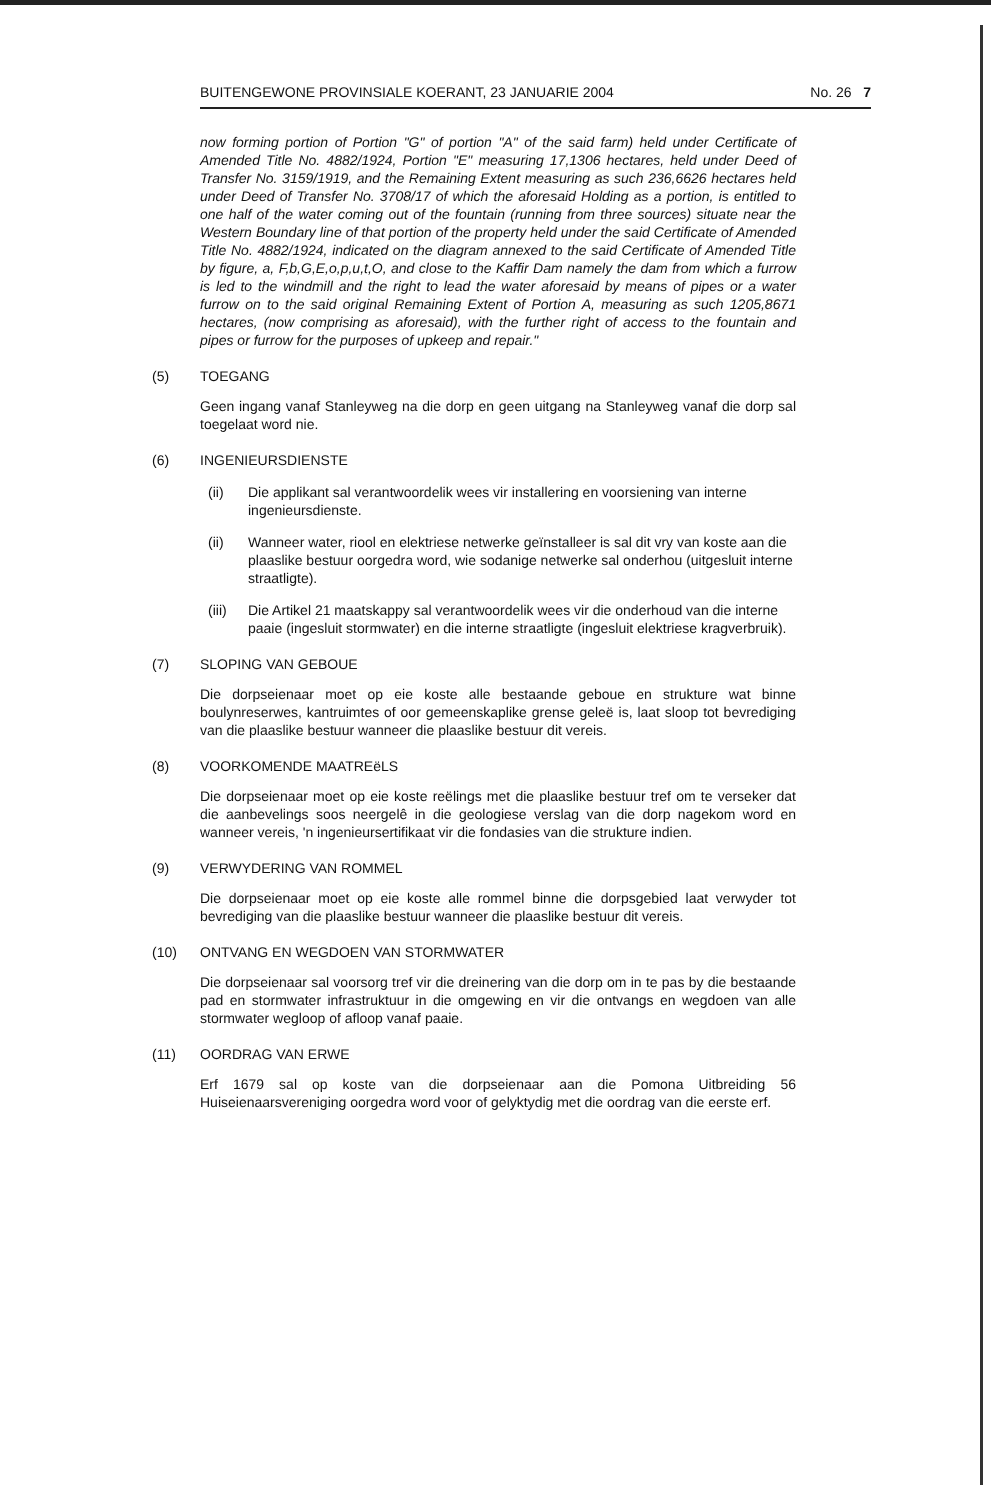BUITENGEWONE PROVINSIALE KOERANT, 23 JANUARIE 2004 No. 26 7
now forming portion of Portion "G" of portion "A" of the said farm) held under Certificate of Amended Title No. 4882/1924, Portion "E" measuring 17,1306 hectares, held under Deed of Transfer No. 3159/1919, and the Remaining Extent measuring as such 236,6626 hectares held under Deed of Transfer No. 3708/17 of which the aforesaid Holding as a portion, is entitled to one half of the water coming out of the fountain (running from three sources) situate near the Western Boundary line of that portion of the property held under the said Certificate of Amended Title No. 4882/1924, indicated on the diagram annexed to the said Certificate of Amended Title by figure, a, F,b,G,E,o,p,u,t,O, and close to the Kaffir Dam namely the dam from which a furrow is led to the windmill and the right to lead the water aforesaid by means of pipes or a water furrow on to the said original Remaining Extent of Portion A, measuring as such 1205,8671 hectares, (now comprising as aforesaid), with the further right of access to the fountain and pipes or furrow for the purposes of upkeep and repair."
(5) TOEGANG
Geen ingang vanaf Stanleyweg na die dorp en geen uitgang na Stanleyweg vanaf die dorp sal toegelaat word nie.
(6) INGENIEURSDIENSTE
(ii) Die applikant sal verantwoordelik wees vir installering en voorsiening van interne ingenieursdienste.
(ii) Wanneer water, riool en elektriese netwerke geïnstalleer is sal dit vry van koste aan die plaaslike bestuur oorgedra word, wie sodanige netwerke sal onderhou (uitgesluit interne straatligte).
(iii) Die Artikel 21 maatskappy sal verantwoordelik wees vir die onderhoud van die interne paaie (ingesluit stormwater) en die interne straatligte (ingesluit elektriese kragverbruik).
(7) SLOPING VAN GEBOUE
Die dorpseienaar moet op eie koste alle bestaande geboue en strukture wat binne boulynreserwes, kantruimtes of oor gemeenskaplike grense geleë is, laat sloop tot bevrediging van die plaaslike bestuur wanneer die plaaslike bestuur dit vereis.
(8) VOORKOMENDE MAATREëLS
Die dorpseienaar moet op eie koste reëlings met die plaaslike bestuur tref om te verseker dat die aanbevelings soos neergelê in die geologiese verslag van die dorp nagekom word en wanneer vereis, 'n ingenieursertifikaat vir die fondasies van die strukture indien.
(9) VERWYDERING VAN ROMMEL
Die dorpseienaar moet op eie koste alle rommel binne die dorpsgebied laat verwyder tot bevrediging van die plaaslike bestuur wanneer die plaaslike bestuur dit vereis.
(10) ONTVANG EN WEGDOEN VAN STORMWATER
Die dorpseienaar sal voorsorg tref vir die dreinering van die dorp om in te pas by die bestaande pad en stormwater infrastruktuur in die omgewing en vir die ontvangs en wegdoen van alle stormwater wegloop of afloop vanaf paaie.
(11) OORDRAG VAN ERWE
Erf 1679 sal op koste van die dorpseienaar aan die Pomona Uitbreiding 56 Huiseienaarsvereniging oorgedra word voor of gelyktydig met die oordrag van die eerste erf.